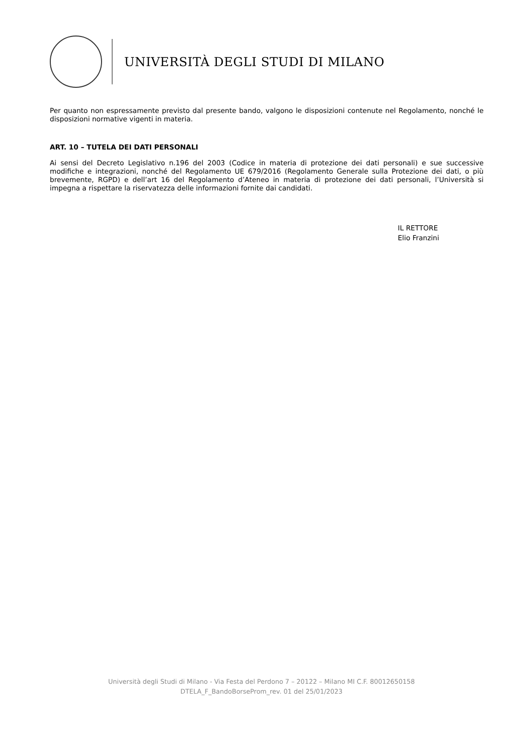UNIVERSITÀ DEGLI STUDI DI MILANO
Per quanto non espressamente previsto dal presente bando, valgono le disposizioni contenute nel Regolamento, nonché le disposizioni normative vigenti in materia.
ART. 10 – TUTELA DEI DATI PERSONALI
Ai sensi del Decreto Legislativo n.196 del 2003 (Codice in materia di protezione dei dati personali) e sue successive modifiche e integrazioni, nonché del Regolamento UE 679/2016 (Regolamento Generale sulla Protezione dei dati, o più brevemente, RGPD) e dell’art 16 del Regolamento d’Ateneo in materia di protezione dei dati personali, l’Università si impegna a rispettare la riservatezza delle informazioni fornite dai candidati.
IL RETTORE
Elio Franzini
Università degli Studi di Milano - Via Festa del Perdono 7 – 20122 – Milano MI C.F. 80012650158
DTELA_F_BandoBorseProm_rev. 01 del 25/01/2023